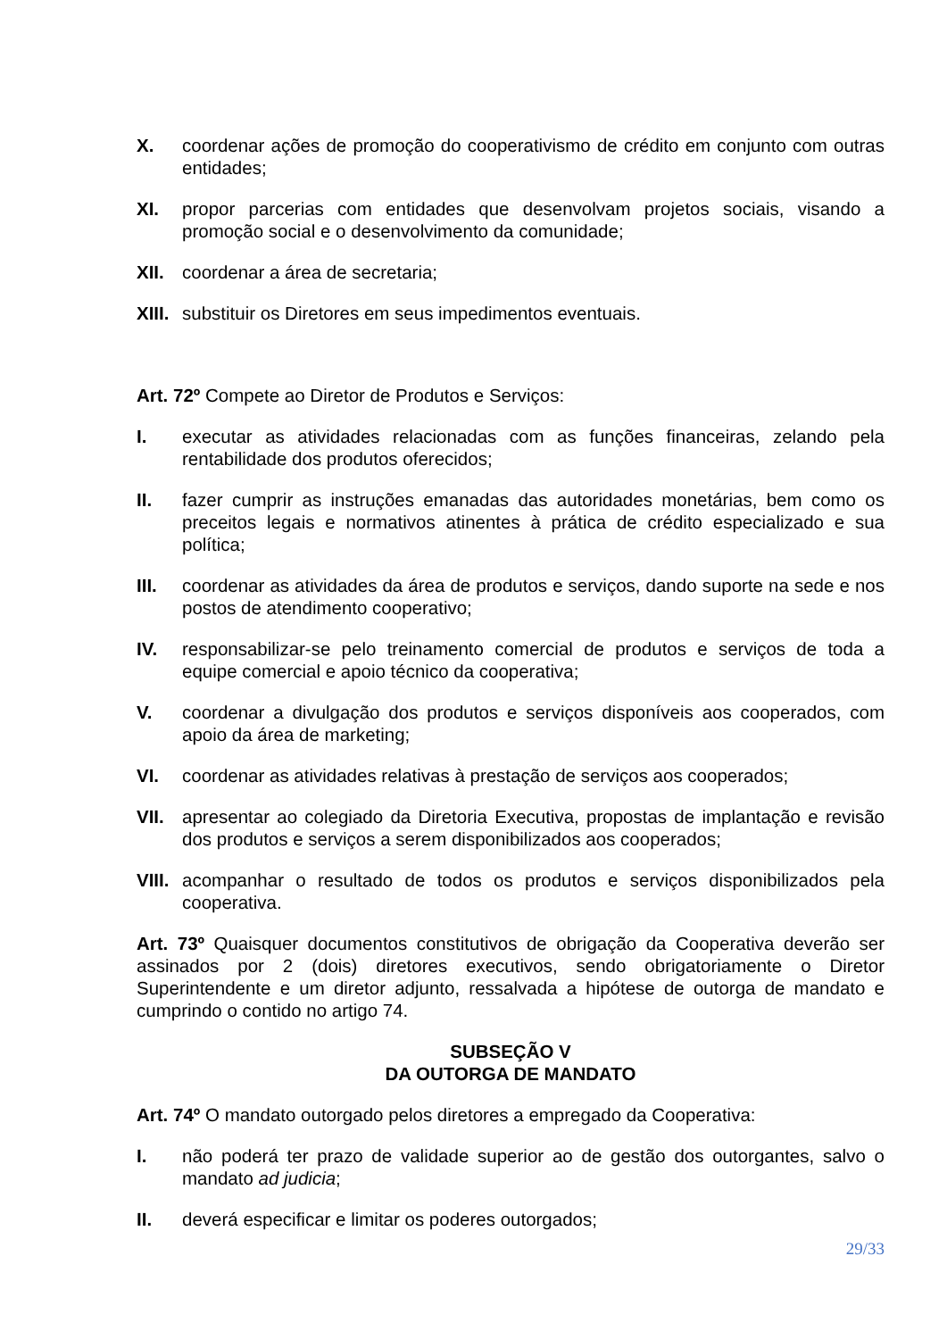X. coordenar ações de promoção do cooperativismo de crédito em conjunto com outras entidades;
XI. propor parcerias com entidades que desenvolvam projetos sociais, visando a promoção social e o desenvolvimento da comunidade;
XII. coordenar a área de secretaria;
XIII. substituir os Diretores em seus impedimentos eventuais.
Art. 72º Compete ao Diretor de Produtos e Serviços:
I. executar as atividades relacionadas com as funções financeiras, zelando pela rentabilidade dos produtos oferecidos;
II. fazer cumprir as instruções emanadas das autoridades monetárias, bem como os preceitos legais e normativos atinentes à prática de crédito especializado e sua política;
III. coordenar as atividades da área de produtos e serviços, dando suporte na sede e nos postos de atendimento cooperativo;
IV. responsabilizar-se pelo treinamento comercial de produtos e serviços de toda a equipe comercial e apoio técnico da cooperativa;
V. coordenar a divulgação dos produtos e serviços disponíveis aos cooperados, com apoio da área de marketing;
VI. coordenar as atividades relativas à prestação de serviços aos cooperados;
VII. apresentar ao colegiado da Diretoria Executiva, propostas de implantação e revisão dos produtos e serviços a serem disponibilizados aos cooperados;
VIII. acompanhar o resultado de todos os produtos e serviços disponibilizados pela cooperativa.
Art. 73º Quaisquer documentos constitutivos de obrigação da Cooperativa deverão ser assinados por 2 (dois) diretores executivos, sendo obrigatoriamente o Diretor Superintendente e um diretor adjunto, ressalvada a hipótese de outorga de mandato e cumprindo o contido no artigo 74.
SUBSEÇÃO V
DA OUTORGA DE MANDATO
Art. 74º O mandato outorgado pelos diretores a empregado da Cooperativa:
I. não poderá ter prazo de validade superior ao de gestão dos outorgantes, salvo o mandato ad judicia;
II. deverá especificar e limitar os poderes outorgados;
29/33